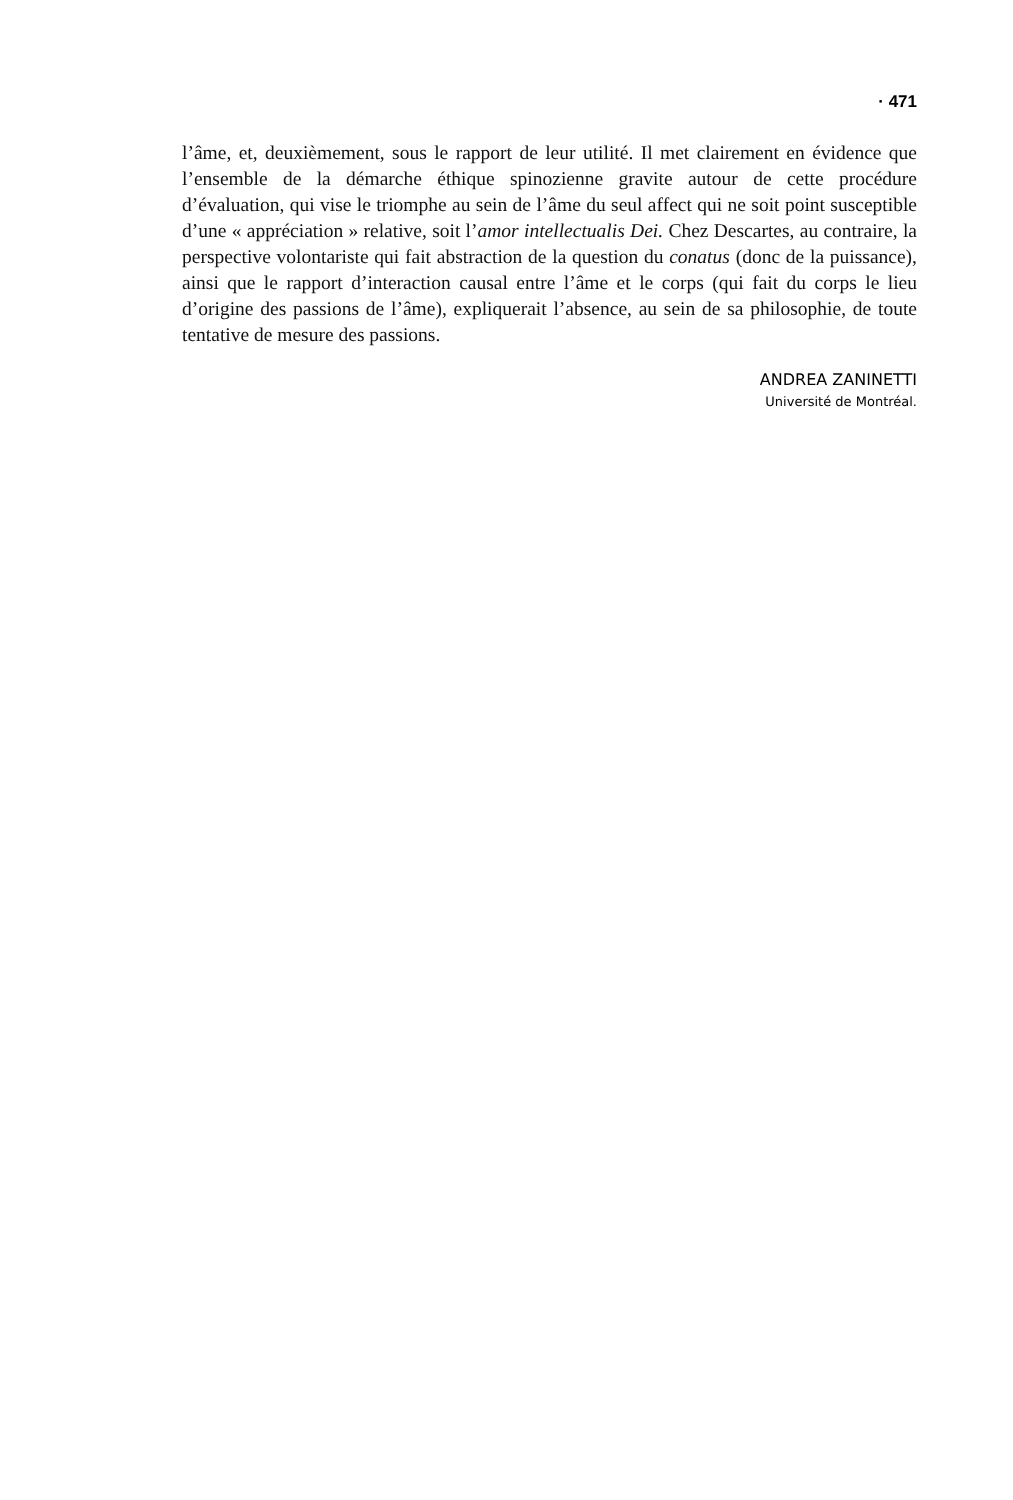· 471
l’âme, et, deuxièmement, sous le rapport de leur utilité. Il met clairement en évidence que l’ensemble de la démarche éthique spinozienne gravite autour de cette procédure d’évaluation, qui vise le triomphe au sein de l’âme du seul affect qui ne soit point susceptible d’une « appréciation » relative, soit l’amor intellectualis Dei. Chez Descartes, au contraire, la perspective volontariste qui fait abstraction de la question du conatus (donc de la puissance), ainsi que le rapport d’interaction causal entre l’âme et le corps (qui fait du corps le lieu d’origine des passions de l’âme), expliquerait l’absence, au sein de sa philosophie, de toute tentative de mesure des passions.
ANDREA ZANINETTI
Université de Montréal.